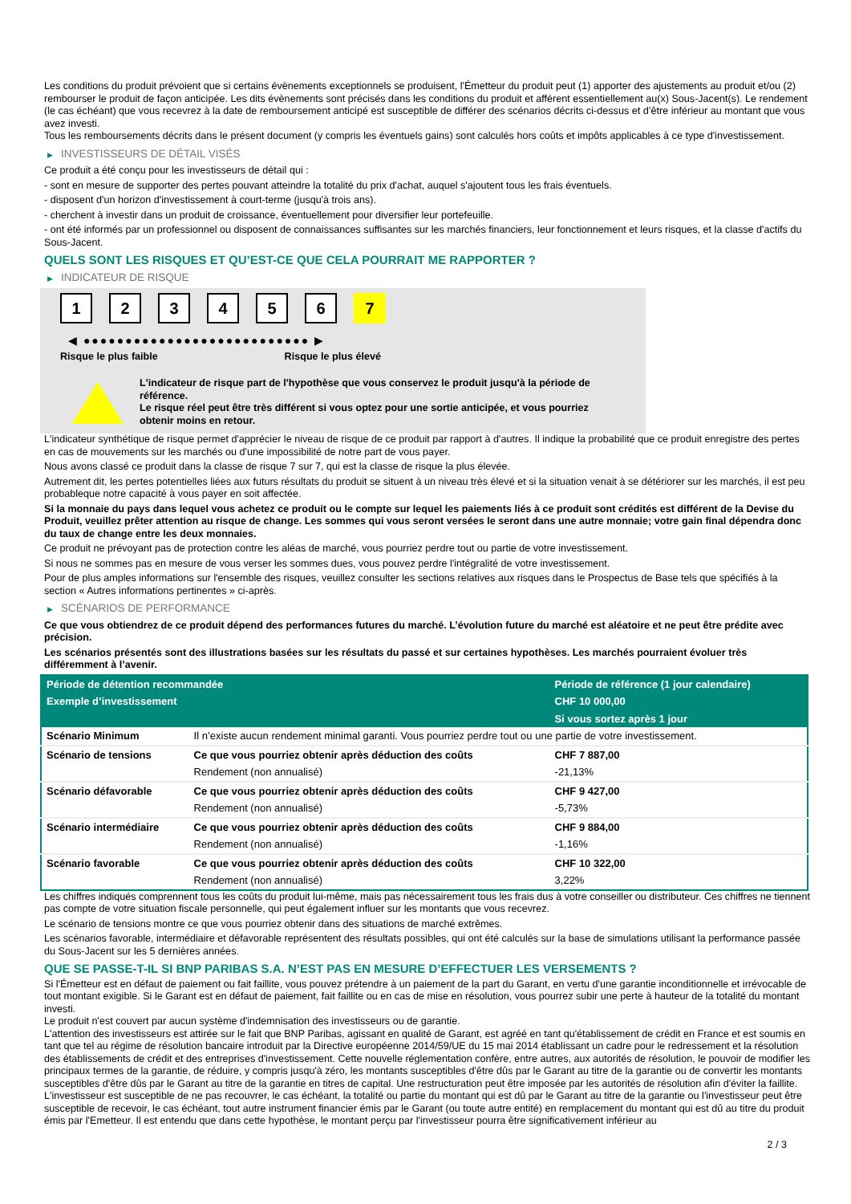Les conditions du produit prévoient que si certains évènements exceptionnels se produisent, l'Émetteur du produit peut (1) apporter des ajustements au produit et/ou (2) rembourser le produit de façon anticipée. Les dits évènements sont précisés dans les conditions du produit et afférent essentiellement au(x) Sous-Jacent(s). Le rendement (le cas échéant) que vous recevrez à la date de remboursement anticipé est susceptible de différer des scénarios décrits ci-dessus et d’être inférieur au montant que vous avez investi.
Tous les remboursements décrits dans le présent document (y compris les éventuels gains) sont calculés hors coûts et impôts applicables à ce type d'investissement.
▶ INVESTISSEURS DE DÉTAIL VISÉS
Ce produit a été conçu pour les investisseurs de détail qui :
- sont en mesure de supporter des pertes pouvant atteindre la totalité du prix d'achat, auquel s'ajoutent tous les frais éventuels.
- disposent d'un horizon d'investissement à court-terme (jusqu'à trois ans).
- cherchent à investir dans un produit de croissance, éventuellement pour diversifier leur portefeuille.
- ont été informés par un professionnel ou disposent de connaissances suffisantes sur les marchés financiers, leur fonctionnement et leurs risques, et la classe d'actifs du Sous-Jacent.
QUELS SONT LES RISQUES ET QU’EST-CE QUE CELA POURRAIT ME RAPPORTER ?
▶ INDICATEUR DE RISQUE
1 2 3 4 5 6 7
◀ ●●●●●●●●●●●●●●●●●●●●●●●●●●● ▶
Risque le plus faible Risque le plus élevé
L'indicateur de risque part de l'hypothèse que vous conservez le produit jusqu'à la période de référence.
Le risque réel peut être très différent si vous optez pour une sortie anticipée, et vous pourriez obtenir moins en retour.
L'indicateur synthétique de risque permet d'apprécier le niveau de risque de ce produit par rapport à d'autres. Il indique la probabilité que ce produit enregistre des pertes en cas de mouvements sur les marchés ou d'une impossibilité de notre part de vous payer.
Nous avons classé ce produit dans la classe de risque 7 sur 7, qui est la classe de risque la plus élevée.
Autrement dit, les pertes potentielles liées aux futurs résultats du produit se situent à un niveau très élevé et si la situation venait à se détériorer sur les marchés, il est peu probableque notre capacité à vous payer en soit affectée.
Si la monnaie du pays dans lequel vous achetez ce produit ou le compte sur lequel les paiements liés à ce produit sont crédités est différent de la Devise du Produit, veuillez prêter attention au risque de change. Les sommes qui vous seront versées le seront dans une autre monnaie; votre gain final dépendra donc du taux de change entre les deux monnaies.
Ce produit ne prévoyant pas de protection contre les aléas de marché, vous pourriez perdre tout ou partie de votre investissement.
Si nous ne sommes pas en mesure de vous verser les sommes dues, vous pouvez perdre l'intégralité de votre investissement.
Pour de plus amples informations sur l'ensemble des risques, veuillez consulter les sections relatives aux risques dans le Prospectus de Base tels que spécifiés à la section « Autres informations pertinentes » ci-après.
▶ SCÉNARIOS DE PERFORMANCE
Ce que vous obtiendrez de ce produit dépend des performances futures du marché. L’évolution future du marché est aléatoire et ne peut être prédite avec précision.
Les scénarios présentés sont des illustrations basées sur les résultats du passé et sur certaines hypothèses. Les marchés pourraient évoluer très différemment à l’avenir.
| Période de détention recommandée | | Période de référence (1 jour calendaire) |
| --- | --- | --- |
| Exemple d’investissement | | CHF 10 000,00 |
| | | Si vous sortez après 1 jour |
| Scénario Minimum | Il n’existe aucun rendement minimal garanti. Vous pourriez perdre tout ou une partie de votre investissement. | |
| Scénario de tensions | Ce que vous pourriez obtenir après déduction des coûts | CHF 7 887,00 |
| | Rendement (non annualisé) | -21,13% |
| Scénario défavorable | Ce que vous pourriez obtenir après déduction des coûts | CHF 9 427,00 |
| | Rendement (non annualisé) | -5,73% |
| Scénario intermédiaire | Ce que vous pourriez obtenir après déduction des coûts | CHF 9 884,00 |
| | Rendement (non annualisé) | -1,16% |
| Scénario favorable | Ce que vous pourriez obtenir après déduction des coûts | CHF 10 322,00 |
| | Rendement (non annualisé) | 3,22% |
Les chiffres indiqués comprennent tous les coûts du produit lui-même, mais pas nécessairement tous les frais dus à votre conseiller ou distributeur. Ces chiffres ne tiennent pas compte de votre situation fiscale personnelle, qui peut également influer sur les montants que vous recevrez.
Le scénario de tensions montre ce que vous pourriez obtenir dans des situations de marché extrêmes.
Les scénarios favorable, intermédiaire et défavorable représentent des résultats possibles, qui ont été calculés sur la base de simulations utilisant la performance passée du Sous-Jacent sur les 5 dernières années.
QUE SE PASSE-T-IL SI BNP PARIBAS S.A. N’EST PAS EN MESURE D’EFFECTUER LES VERSEMENTS ?
Si l'Émetteur est en défaut de paiement ou fait faillite, vous pouvez prétendre à un paiement de la part du Garant, en vertu d'une garantie inconditionnelle et irrévocable de tout montant exigible. Si le Garant est en défaut de paiement, fait faillite ou en cas de mise en résolution, vous pourrez subir une perte à hauteur de la totalité du montant investi.
Le produit n'est couvert par aucun système d'indemnisation des investisseurs ou de garantie.
L'attention des investisseurs est attirée sur le fait que BNP Paribas, agissant en qualité de Garant, est agréé en tant qu'établissement de crédit en France et est soumis en tant que tel au régime de résolution bancaire introduit par la Directive européenne 2014/59/UE du 15 mai 2014 établissant un cadre pour le redressement et la résolution des établissements de crédit et des entreprises d'investissement. Cette nouvelle réglementation confère, entre autres, aux autorités de résolution, le pouvoir de modifier les principaux termes de la garantie, de réduire, y compris jusqu'à zéro, les montants susceptibles d'être dûs par le Garant au titre de la garantie ou de convertir les montants susceptibles d'être dûs par le Garant au titre de la garantie en titres de capital. Une restructuration peut être imposée par les autorités de résolution afin d'éviter la faillite. L'investisseur est susceptible de ne pas recouvrer, le cas échéant, la totalité ou partie du montant qui est dû par le Garant au titre de la garantie ou l'investisseur peut être susceptible de recevoir, le cas échéant, tout autre instrument financier émis par le Garant (ou toute autre entité) en remplacement du montant qui est dû au titre du produit émis par l'Emetteur. Il est entendu que dans cette hypothèse, le montant perçu par l'investisseur pourra être significativement inférieur au
2 / 3